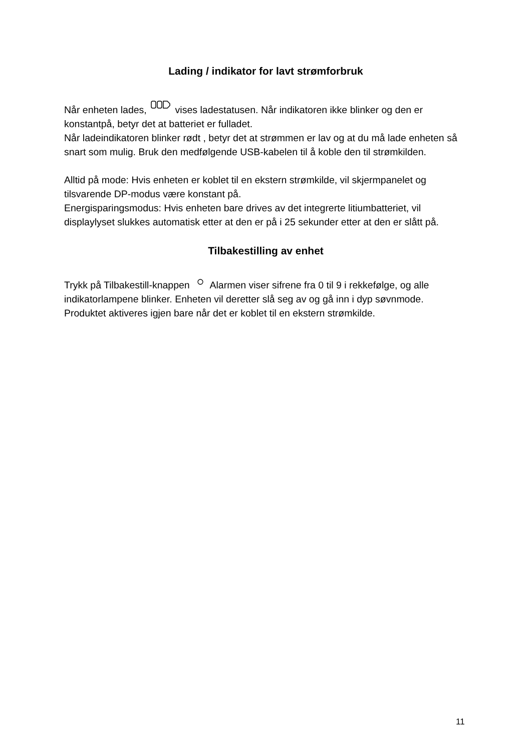Lading / indikator for lavt strømforbruk
Når enheten lades, vises ladestatusen. Når indikatoren ikke blinker og den er konstantpå, betyr det at batteriet er fulladet.
Når ladeindikatoren blinker rødt , betyr det at strømmen er lav og at du må lade enheten så snart som mulig. Bruk den medfølgende USB-kabelen til å koble den til strømkilden.
Alltid på mode: Hvis enheten er koblet til en ekstern strømkilde, vil skjermpanelet og tilsvarende DP-modus være konstant på.
Energisparingsmodus: Hvis enheten bare drives av det integrerte litiumbatteriet, vil displaylyset slukkes automatisk etter at den er på i 25 sekunder etter at den er slått på.
Tilbakestilling av enhet
Trykk på Tilbakestill-knappen Alarmen viser sifrene fra 0 til 9 i rekkefølge, og alle indikatorlampene blinker. Enheten vil deretter slå seg av og gå inn i dyp søvnmode. Produktet aktiveres igjen bare når det er koblet til en ekstern strømkilde.
11